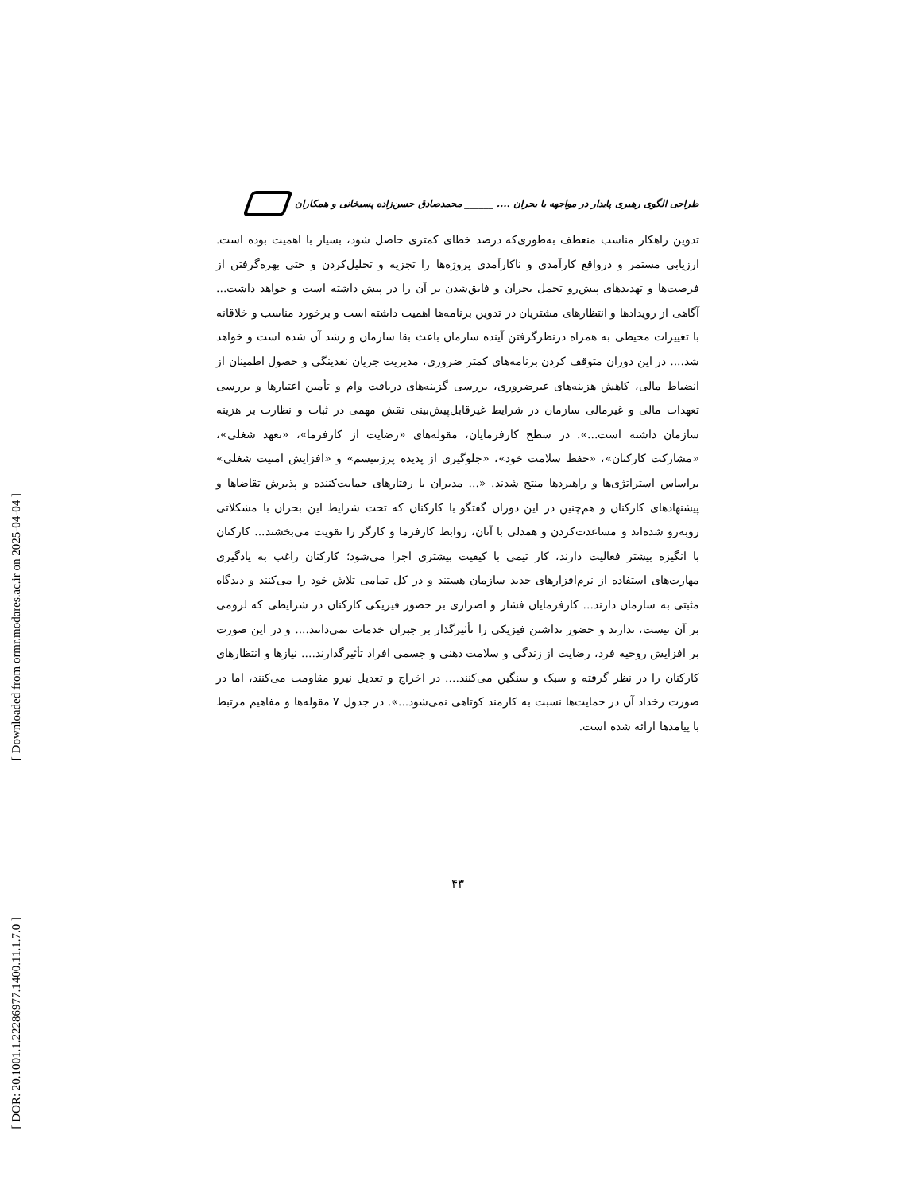[ Downloaded from ormr.modares.ac.ir on 2025-04-04 ]
[ DOR: 20.1001.1.22286977.1400.11.1.7.0 ]
طراحی الگوی رهبری پایدار در مواجهه با بحران .... ______ محمدصادق حسن‌زاده پسیخانی و همکاران
تدوین راهکار مناسب منعطف به‌طوری‌که درصد خطای کمتری حاصل شود، بسیار با اهمیت بوده است. ارزیابی مستمر و درواقع کارآمدی و ناکارآمدی پروژه‌ها را تجزیه و تحلیل‌کردن و حتی بهره‌گرفتن از فرصت‌ها و تهدیدهای پیش‌رو تحمل بحران و فایق‌شدن بر آن را در پیش داشته است و خواهد داشت... آگاهی از رویدادها و انتظارهای مشتریان در تدوین برنامه‌ها اهمیت داشته است و برخورد مناسب و خلاقانه با تغییرات محیطی به همراه درنظرگرفتن آینده سازمان باعث بقا سازمان و رشد آن شده است و خواهد شد.... در این دوران متوقف کردن برنامه‌های کمتر ضروری، مدیریت جریان نقدینگی و حصول اطمینان از انضباط مالی، کاهش هزینه‌های غیرضروری، بررسی گزینه‌های دریافت وام و تأمین اعتبارها و بررسی تعهدات مالی و غیرمالی سازمان در شرایط غیرقابل‌پیش‌بینی نقش مهمی در ثبات و نظارت بر هزینه سازمان داشته است...». در سطح کارفرمایان، مقوله‌های «رضایت از کارفرما»، «تعهد شغلی»، «مشارکت کارکنان»، «حفظ سلامت خود»، «جلوگیری از پدیده پرزنتیسم» و «افزایش امنیت شغلی» براساس استراتژی‌ها و راهبردها منتج شدند. «... مدیران با رفتارهای حمایت‌کننده و پذیرش تقاضاها و پیشنهادهای کارکنان و هم‌چنین در این دوران گفتگو با کارکنان که تحت شرایط این بحران با مشکلاتی روبه‌رو شده‌اند و مساعدت‌کردن و همدلی با آنان، روابط کارفرما و کارگر را تقویت می‌بخشند... کارکنان با انگیزه بیشتر فعالیت دارند، کار تیمی با کیفیت بیشتری اجرا می‌شود؛ کارکنان راغب به یادگیری مهارت‌های استفاده از نرم‌افزارهای جدید سازمان هستند و در کل تمامی تلاش خود را می‌کنند و دیدگاه مثبتی به سازمان دارند... کارفرمایان فشار و اصراری بر حضور فیزیکی کارکنان در شرایطی که لزومی بر آن نیست، ندارند و حضور نداشتن فیزیکی را تأثیرگذار بر جبران خدمات نمی‌دانند.... و در این صورت بر افزایش روحیه فرد، رضایت از زندگی و سلامت ذهنی و جسمی افراد تأثیرگذارند.... نیازها و انتظارهای کارکنان را در نظر گرفته و سبک و سنگین می‌کنند.... در اخراج و تعدیل نیرو مقاومت می‌کنند، اما در صورت رخداد آن در حمایت‌ها نسبت به کارمند کوتاهی نمی‌شود...». در جدول ۷ مقوله‌ها و مفاهیم مرتبط با پیامدها ارائه شده است.
۴۳